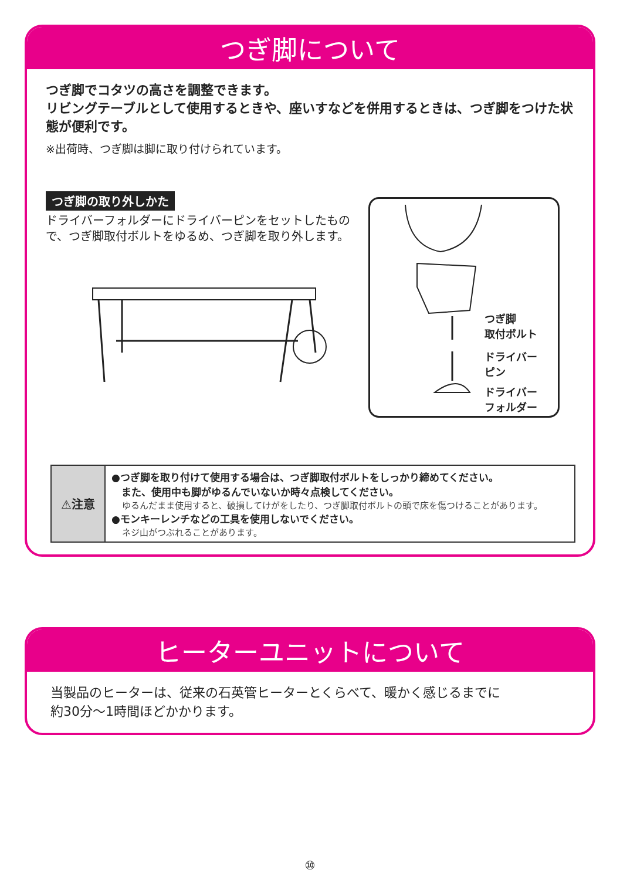つぎ脚について
つぎ脚でコタツの高さを調整できます。
リビングテーブルとして使用するときや、座いすなどを併用するときは、つぎ脚をつけた状態が便利です。
※出荷時、つぎ脚は脚に取り付けられています。
つぎ脚の取り外しかた
ドライバーフォルダーにドライバーピンをセットしたもので、つぎ脚取付ボルトをゆるめ、つぎ脚を取り外します。
つぎ脚
取付ボルト
ドライバー
ピン
ドライバー
フォルダー
| ⚠注意 | ●つぎ脚を取り付けて使用する場合は、つぎ脚取付ボルトをしっかり締めてください。 また、使用中も脚がゆるんでいないか時々点検してください。 ゆるんだまま使用すると、破損してけがをしたり、つぎ脚取付ボルトの頭で床を傷つけることがあります。 ●モンキーレンチなどの工具を使用しないでください。 ネジ山がつぶれることがあります。 |
ヒーターユニットについて
当製品のヒーターは、従来の石英管ヒーターとくらべて、暖かく感じるまでに
約30分～1時間ほどかかります。
⑩